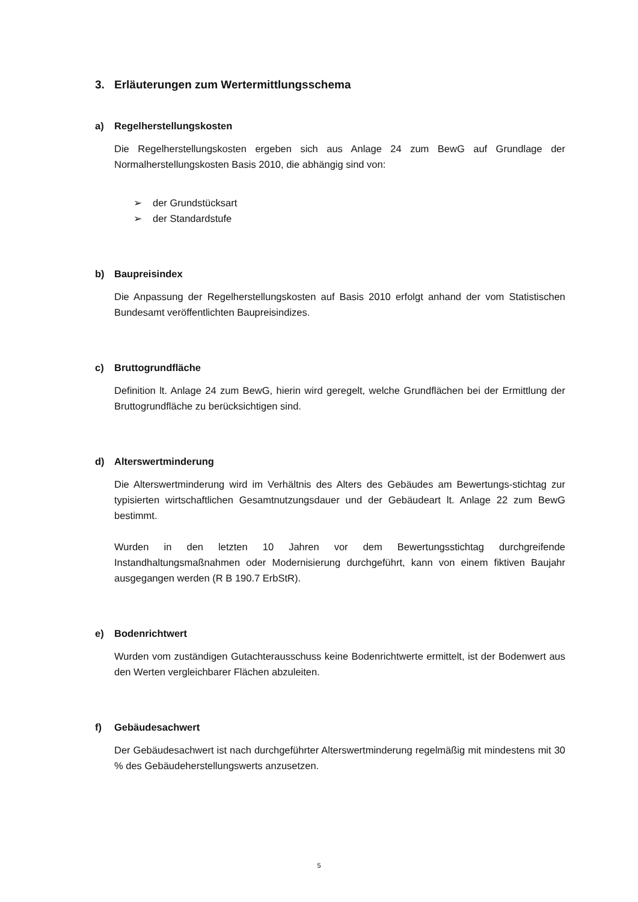3. Erläuterungen zum Wertermittlungsschema
a) Regelherstellungskosten
Die Regelherstellungskosten ergeben sich aus Anlage 24 zum BewG auf Grundlage der Normalherstellungskosten Basis 2010, die abhängig sind von:
➢ der Grundstücksart
➢ der Standardstufe
b) Baupreisindex
Die Anpassung der Regelherstellungskosten auf Basis 2010 erfolgt anhand der vom Statistischen Bundesamt veröffentlichten Baupreisindizes.
c) Bruttogrundfläche
Definition lt. Anlage 24 zum BewG, hierin wird geregelt, welche Grundflächen bei der Ermittlung der Bruttogrundfläche zu berücksichtigen sind.
d) Alterswertminderung
Die Alterswertminderung wird im Verhältnis des Alters des Gebäudes am Bewertungs-stichtag zur typisierten wirtschaftlichen Gesamtnutzungsdauer und der Gebäudeart lt. Anlage 22 zum BewG bestimmt.
Wurden in den letzten 10 Jahren vor dem Bewertungsstichtag durchgreifende Instandhaltungsmaßnahmen oder Modernisierung durchgeführt, kann von einem fiktiven Baujahr ausgegangen werden (R B 190.7 ErbStR).
e) Bodenrichtwert
Wurden vom zuständigen Gutachterausschuss keine Bodenrichtwerte ermittelt, ist der Bodenwert aus den Werten vergleichbarer Flächen abzuleiten.
f) Gebäudesachwert
Der Gebäudesachwert ist nach durchgeführter Alterswertminderung regelmäßig mit mindestens mit 30 % des Gebäudeherstellungswerts anzusetzen.
5